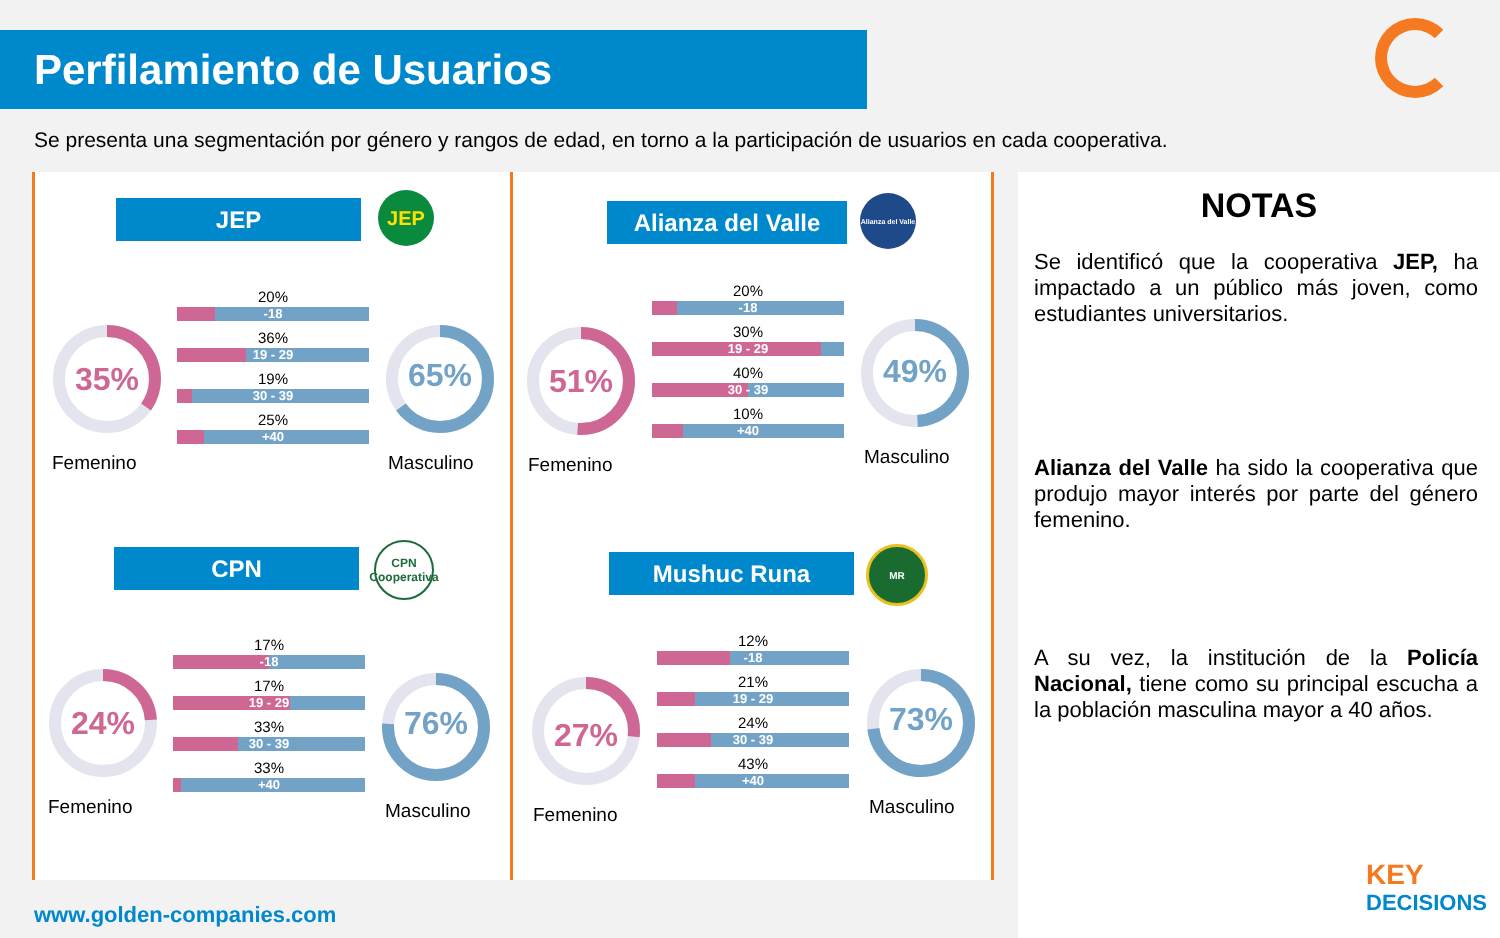Perfilamiento de Usuarios
Se presenta una segmentación por género y rangos de edad, en torno a la participación de usuarios en cada cooperativa.
JEP JEP
35%
Femenino
20%
-18
36%
19 - 29
19%
30 - 39
25%
+40
65%
Masculino
Alianza del Valle
Alianza del Valle
51%
Femenino
20%
-18
30%
19 - 29
40%
30 - 39
10%
+40
49%
Masculino
CPN
CPN
Cooperativa
24%
Femenino
17%
-18
17%
19 - 29
33%
30 - 39
33%
+40
76%
Masculino
Mushuc Runa
MR
27%
Femenino
12%
-18
21%
19 - 29
24%
30 - 39
43%
+40
73%
Masculino
NOTAS
Se identificó que la cooperativa JEP, ha impactado a un público más joven, como estudiantes universitarios.
Alianza del Valle ha sido la cooperativa que produjo mayor interés por parte del género femenino.
A su vez, la institución de la Policía Nacional, tiene como su principal escucha a la población masculina mayor a 40 años.
KEY
DECISIONS
www.golden-companies.com